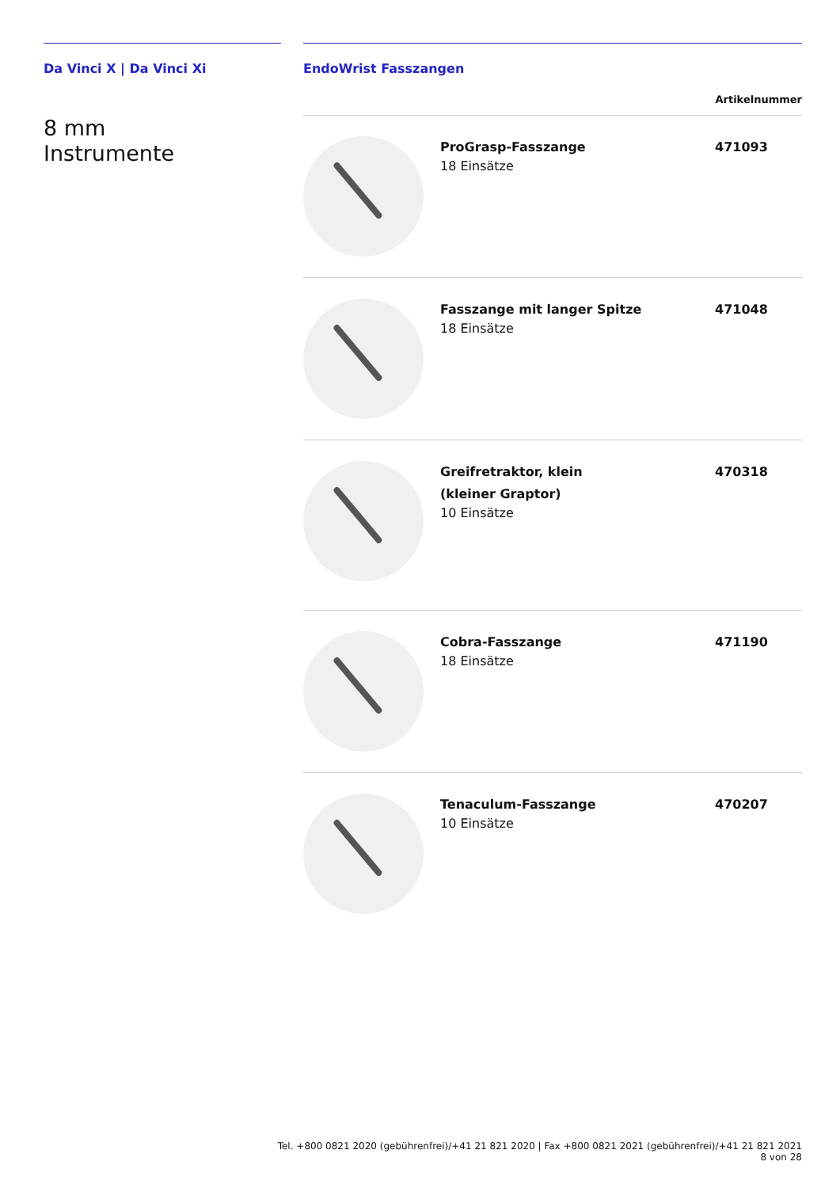Da Vinci X | Da Vinci Xi
8 mm
Instrumente
EndoWrist Fasszangen
Artikelnummer
| | ProGrasp-Fasszange 18 Einsätze | 471093 |
| | Fasszange mit langer Spitze 18 Einsätze | 471048 |
| | Greifretraktor, klein (kleiner Graptor) 10 Einsätze | 470318 |
| | Cobra-Fasszange 18 Einsätze | 471190 |
| | Tenaculum-Fasszange 10 Einsätze | 470207 |
Tel. +800 0821 2020 (gebührenfrei)/+41 21 821 2020 | Fax +800 0821 2021 (gebührenfrei)/+41 21 821 2021 8 von 28